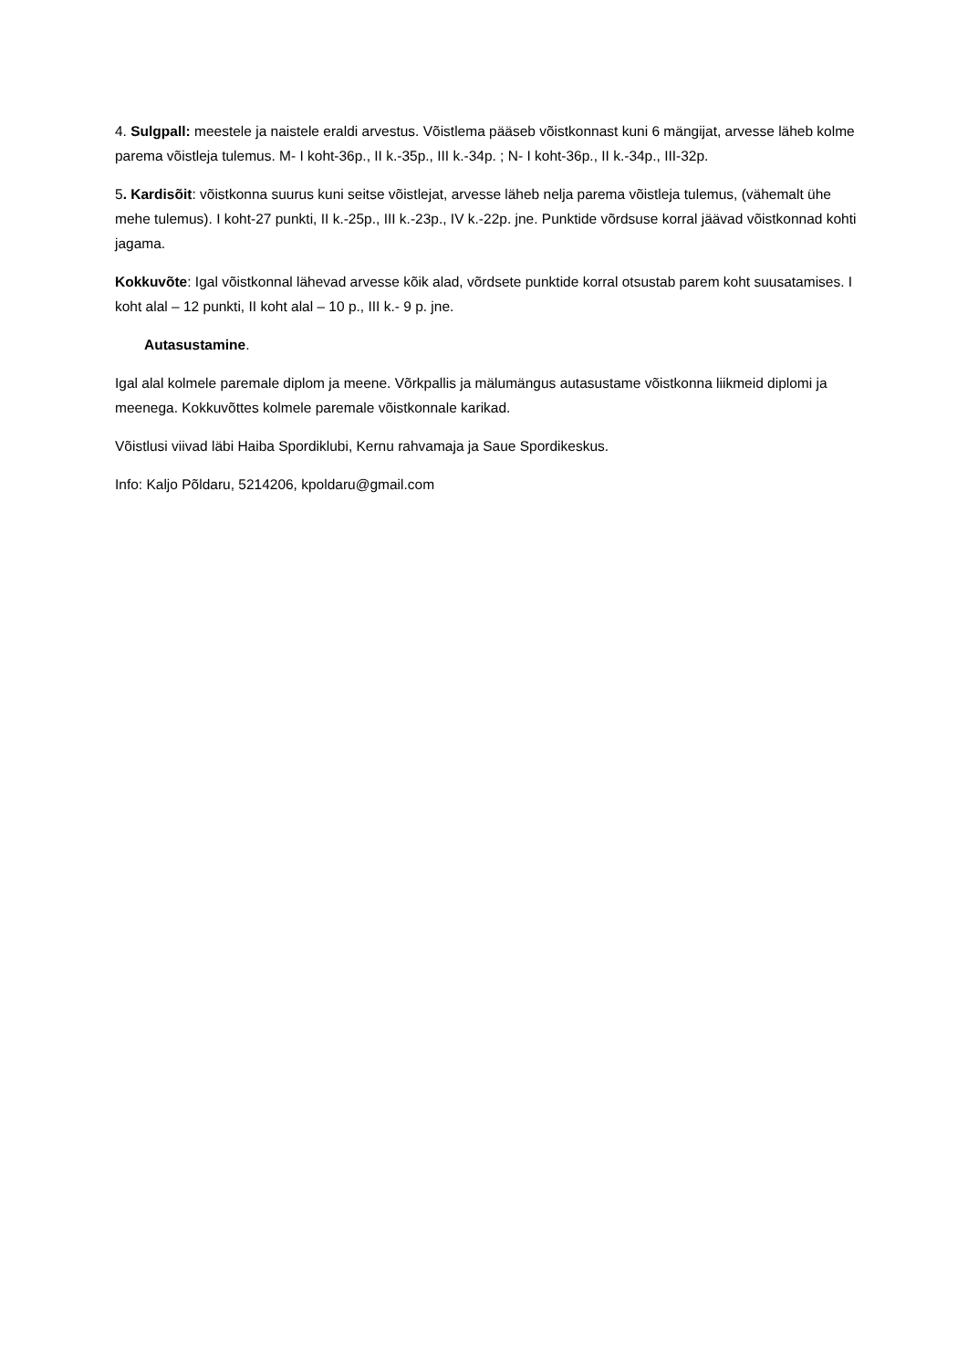4. Sulgpall: meestele ja naistele eraldi arvestus. Võistlema pääseb võistkonnast kuni 6 mängijat, arvesse läheb kolme parema võistleja tulemus. M- I koht-36p., II k.-35p., III k.-34p. ; N- I koht-36p., II k.-34p., III-32p.
5. Kardisõit: võistkonna suurus kuni seitse võistlejat, arvesse läheb nelja parema võistleja tulemus, (vähemalt ühe mehe tulemus). I koht-27 punkti, II k.-25p., III k.-23p., IV k.-22p. jne. Punktide võrdsuse korral jäävad võistkonnad kohti jagama.
Kokkuvõte: Igal võistkonnal lähevad arvesse kõik alad, võrdsete punktide korral otsustab parem koht suusatamises. I koht alal – 12 punkti, II koht alal – 10 p., III k.- 9 p. jne.
Autasustamine.
Igal alal kolmele paremale diplom ja meene. Võrkpallis ja mälumängus autasustame võistkonna liikmeid diplomi ja meenega. Kokkuvõttes kolmele paremale võistkonnale karikad.
Võistlusi viivad läbi Haiba Spordiklubi, Kernu rahvamaja ja Saue Spordikeskus.
Info: Kaljo Põldaru, 5214206, kpoldaru@gmail.com